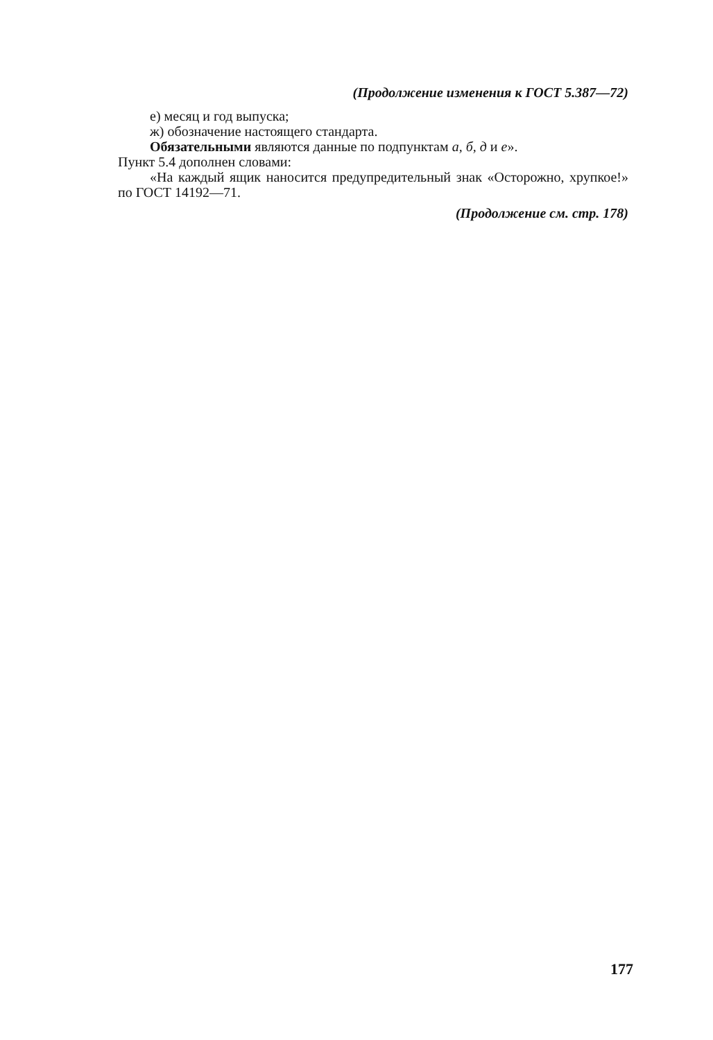(Продолжение изменения к ГОСТ 5.387—72)
е) месяц и год выпуска;
ж) обозначение настоящего стандарта.
Обязательными являются данные по подпунктам а, б, д и е».
Пункт 5.4 дополнен словами:
«На каждый ящик наносится предупредительный знак «Осторожно, хрупкое!» по ГОСТ 14192—71.
(Продолжение см. стр. 178)
177